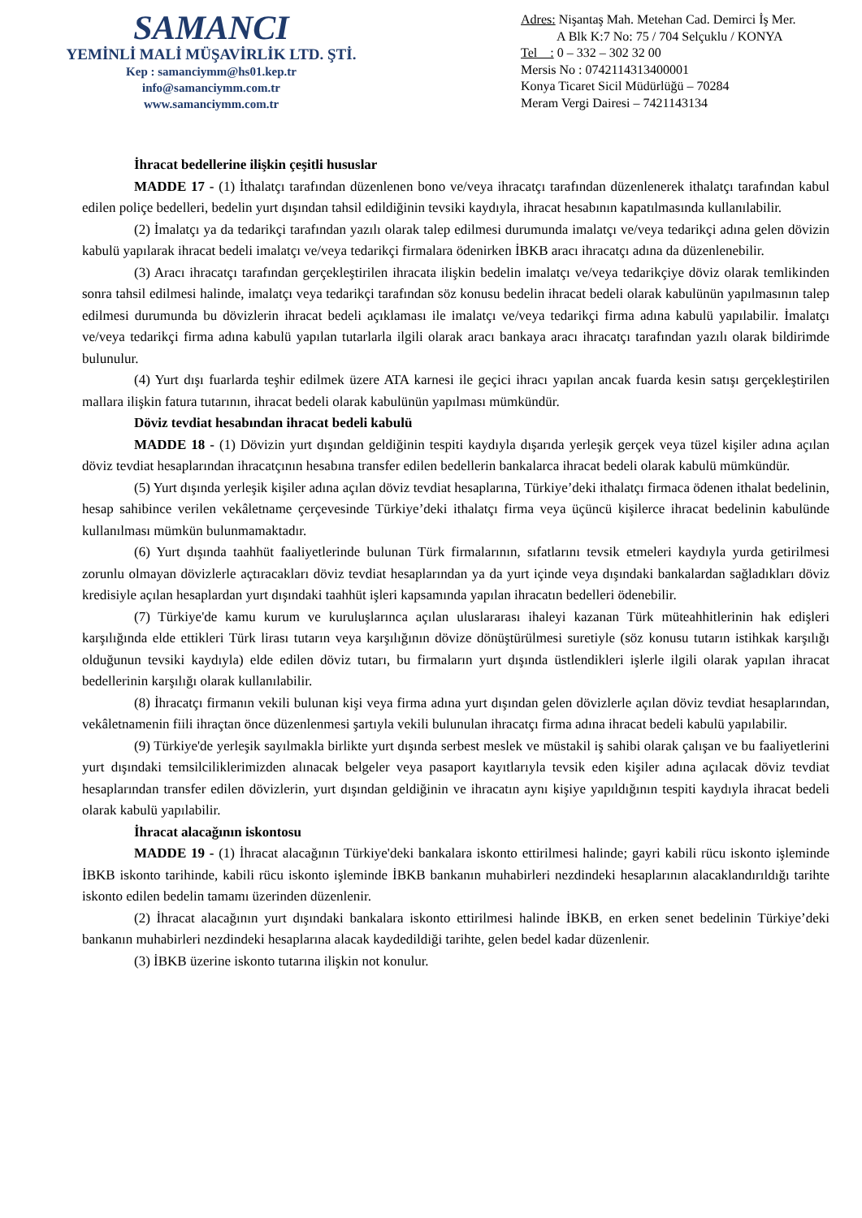SAMANCI
YEMİNLİ MALİ MÜŞAVİRLİK LTD. ŞTİ.
Kep : samanciymm@hs01.kep.tr
info@samanciymm.com.tr
www.samanciymm.com.tr
Adres: Nişantaş Mah. Metehan Cad. Demirci İş Mer.
A Blk K:7 No: 75 / 704 Selçuklu / KONYA
Tel : 0 – 332 – 302 32 00
Mersis No : 0742114313400001
Konya Ticaret Sicil Müdürlüğü – 70284
Meram Vergi Dairesi – 7421143134
İhracat bedellerine ilişkin çeşitli hususlar
MADDE 17 - (1) İthalatçı tarafından düzenlenen bono ve/veya ihracatçı tarafından düzenlenerek ithalatçı tarafından kabul edilen poliçe bedelleri, bedelin yurt dışından tahsil edildiğinin tevsiki kaydıyla, ihracat hesabının kapatılmasında kullanılabilir.
(2) İmalatçı ya da tedarikçi tarafından yazılı olarak talep edilmesi durumunda imalatçı ve/veya tedarikçi adına gelen dövizin kabulü yapılarak ihracat bedeli imalatçı ve/veya tedarikçi firmalara ödenirken İBKB aracı ihracatçı adına da düzenlenebilir.
(3) Aracı ihracatçı tarafından gerçekleştirilen ihracata ilişkin bedelin imalatçı ve/veya tedarikçiye döviz olarak temlikinden sonra tahsil edilmesi halinde, imalatçı veya tedarikçi tarafından söz konusu bedelin ihracat bedeli olarak kabulünün yapılmasının talep edilmesi durumunda bu dövizlerin ihracat bedeli açıklaması ile imalatçı ve/veya tedarikçi firma adına kabulü yapılabilir. İmalatçı ve/veya tedarikçi firma adına kabulü yapılan tutarlarla ilgili olarak aracı bankaya aracı ihracatçı tarafından yazılı olarak bildirimde bulunulur.
(4) Yurt dışı fuarlarda teşhir edilmek üzere ATA karnesi ile geçici ihracı yapılan ancak fuarda kesin satışı gerçekleştirilen mallara ilişkin fatura tutarının, ihracat bedeli olarak kabulünün yapılması mümkündür.
Döviz tevdiat hesabından ihracat bedeli kabulü
MADDE 18 - (1) Dövizin yurt dışından geldiğinin tespiti kaydıyla dışarıda yerleşik gerçek veya tüzel kişiler adına açılan döviz tevdiat hesaplarından ihracatçının hesabına transfer edilen bedellerin bankalarca ihracat bedeli olarak kabulü mümkündür.
(5) Yurt dışında yerleşik kişiler adına açılan döviz tevdiat hesaplarına, Türkiye’deki ithalatçı firmaca ödenen ithalat bedelinin, hesap sahibince verilen vekâletname çerçevesinde Türkiye’deki ithalatçı firma veya üçüncü kişilerce ihracat bedelinin kabulünde kullanılması mümkün bulunmamaktadır.
(6) Yurt dışında taahhüt faaliyetlerinde bulunan Türk firmalarının, sıfatlarını tevsik etmeleri kaydıyla yurda getirilmesi zorunlu olmayan dövizlerle açtıracakları döviz tevdiat hesaplarından ya da yurt içinde veya dışındaki bankalardan sağladıkları döviz kredisiyle açılan hesaplardan yurt dışındaki taahhüt işleri kapsamında yapılan ihracatın bedelleri ödenebilir.
(7) Türkiye'de kamu kurum ve kuruluşlarınca açılan uluslararası ihaleyi kazanan Türk müteahhitlerinin hak edişleri karşılığında elde ettikleri Türk lirası tutarın veya karşılığının dövize dönüştürülmesi suretiyle (söz konusu tutarın istihkak karşılığı olduğunun tevsiki kaydıyla) elde edilen döviz tutarı, bu firmaların yurt dışında üstlendikleri işlerle ilgili olarak yapılan ihracat bedellerinin karşılığı olarak kullanılabilir.
(8) İhracatçı firmanın vekili bulunan kişi veya firma adına yurt dışından gelen dövizlerle açılan döviz tevdiat hesaplarından, vekâletnamenin fiili ihraçtan önce düzenlenmesi şartıyla vekili bulunulan ihracatçı firma adına ihracat bedeli kabulü yapılabilir.
(9) Türkiye'de yerleşik sayılmakla birlikte yurt dışında serbest meslek ve müstakil iş sahibi olarak çalışan ve bu faaliyetlerini yurt dışındaki temsilciliklerimizden alınacak belgeler veya pasaport kayıtlarıyla tevsik eden kişiler adına açılacak döviz tevdiat hesaplarından transfer edilen dövizlerin, yurt dışından geldiğinin ve ihracatın aynı kişiye yapıldığının tespiti kaydıyla ihracat bedeli olarak kabulü yapılabilir.
İhracat alacağının iskontosu
MADDE 19 - (1) İhracat alacağının Türkiye'deki bankalara iskonto ettirilmesi halinde; gayri kabili rücu iskonto işleminde İBKB iskonto tarihinde, kabili rücu iskonto işleminde İBKB bankanın muhabirleri nezdindeki hesaplarının alacaklandırıldığı tarihte iskonto edilen bedelin tamamı üzerinden düzenlenir.
(2) İhracat alacağının yurt dışındaki bankalara iskonto ettirilmesi halinde İBKB, en erken senet bedelinin Türkiye’deki bankanın muhabirleri nezdindeki hesaplarına alacak kaydedildiği tarihte, gelen bedel kadar düzenlenir.
(3) İBKB üzerine iskonto tutarına ilişkin not konulur.